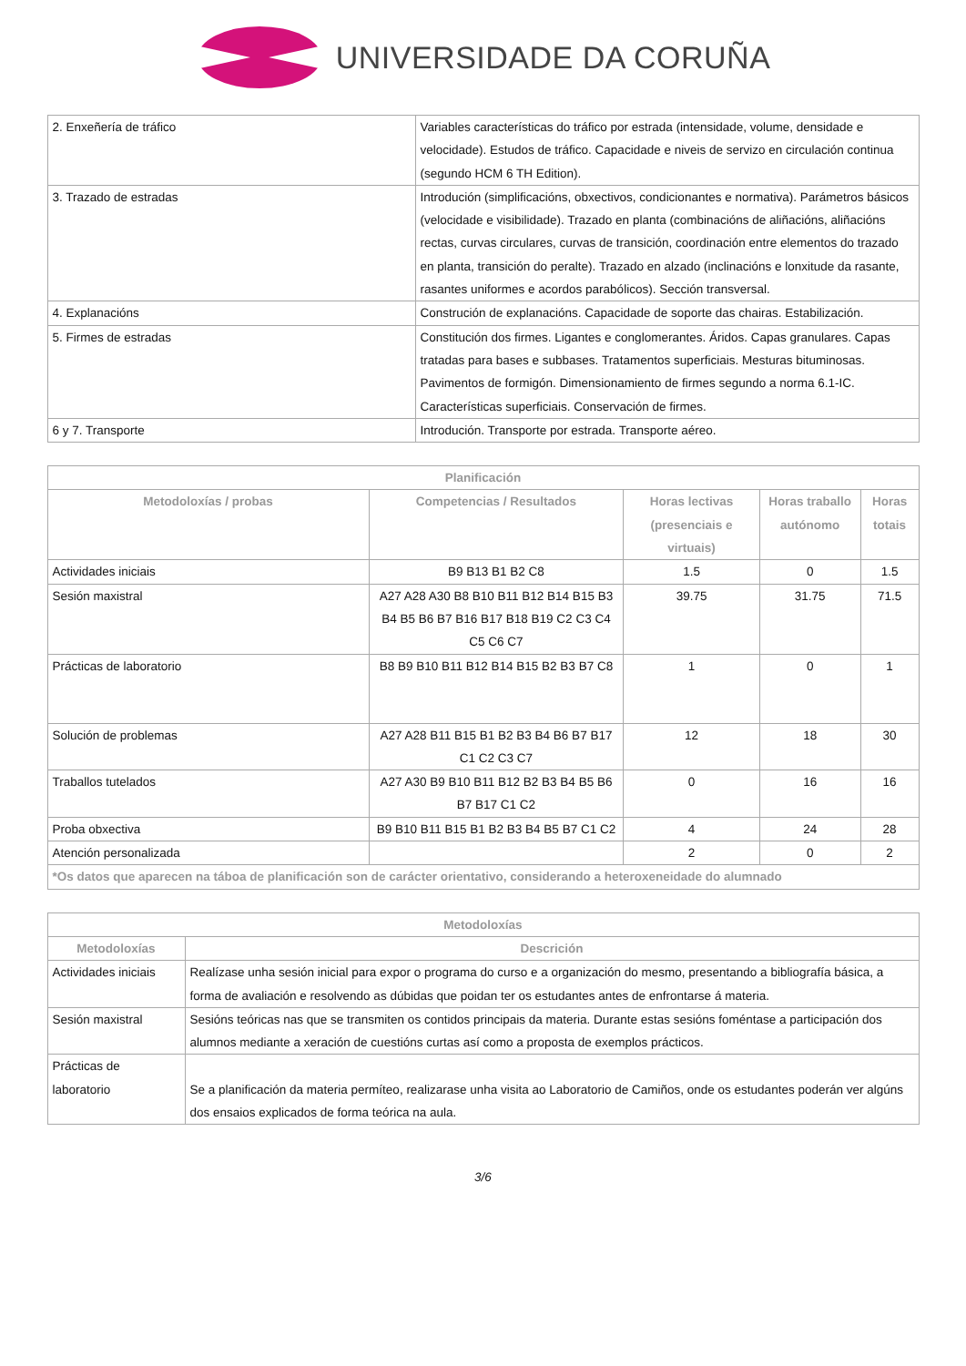UNIVERSIDADE DA CORUÑA
| 2. Enxeñería de tráfico | Variables características do tráfico por estrada (intensidade, volume, densidade e velocidade). Estudos de tráfico. Capacidade e niveis de servizo en circulación continua (segundo HCM 6 TH Edition). |
| 3. Trazado de estradas | Introdución (simplificacións, obxectivos, condicionantes e normativa). Parámetros básicos (velocidade e visibilidade). Trazado en planta (combinacións de aliñacións, aliñacións rectas, curvas circulares, curvas de transición, coordinación entre elementos do trazado en planta, transición do peralte). Trazado en alzado (inclinacións e lonxitude da rasante, rasantes uniformes e acordos parabólicos). Sección transversal. |
| 4. Explanacións | Construción de explanacións. Capacidade de soporte das chairas. Estabilización. |
| 5. Firmes de estradas | Constitución dos firmes. Ligantes e conglomerantes. Áridos. Capas granulares. Capas tratadas para bases e subbases. Tratamentos superficiais. Mesturas bituminosas. Pavimentos de formigón. Dimensionamiento de firmes segundo a norma 6.1-IC. Características superficiais. Conservación de firmes. |
| 6 y 7. Transporte | Introdución. Transporte por estrada. Transporte aéreo. |
| Planificación | | | | |
| --- | --- | --- | --- | --- |
| Metodoloxías / probas | Competencias / Resultados | Horas lectivas (presenciais e virtuais) | Horas traballo autónomo | Horas totais |
| Actividades iniciais | B9 B13 B1 B2 C8 | 1.5 | 0 | 1.5 |
| Sesión maxistral | A27 A28 A30 B8 B10 B11 B12 B14 B15 B3 B4 B5 B6 B7 B16 B17 B18 B19 C2 C3 C4 C5 C6 C7 | 39.75 | 31.75 | 71.5 |
| Prácticas de laboratorio | B8 B9 B10 B11 B12 B14 B15 B2 B3 B7 C8 | 1 | 0 | 1 |
| Solución de problemas | A27 A28 B11 B15 B1 B2 B3 B4 B6 B7 B17 C1 C2 C3 C7 | 12 | 18 | 30 |
| Traballos tutelados | A27 A30 B9 B10 B11 B12 B2 B3 B4 B5 B6 B7 B17 C1 C2 | 0 | 16 | 16 |
| Proba obxectiva | B9 B10 B11 B15 B1 B2 B3 B4 B5 B7 C1 C2 | 4 | 24 | 28 |
| Atención personalizada | | 2 | 0 | 2 |
| *Os datos que aparecen na táboa de planificación son de carácter orientativo, considerando a heteroxeneidade do alumnado | | | | |
| Metodoloxías | |
| --- | --- |
| Metodoloxías | Descrición |
| Actividades iniciais | Realízase unha sesión inicial para expor o programa do curso e a organización do mesmo, presentando a bibliografía básica, a forma de avaliación e resolvendo as dúbidas que poidan ter os estudantes antes de enfrontarse á materia. |
| Sesión maxistral | Sesións teóricas nas que se transmiten os contidos principais da materia. Durante estas sesións foméntase a participación dos alumnos mediante a xeración de cuestións curtas así como a proposta de exemplos prácticos. |
| Prácticas de laboratorio | Se a planificación da materia permíteo, realizarase unha visita ao Laboratorio de Camiños, onde os estudantes poderán ver algúns dos ensaios explicados de forma teórica na aula. |
3/6